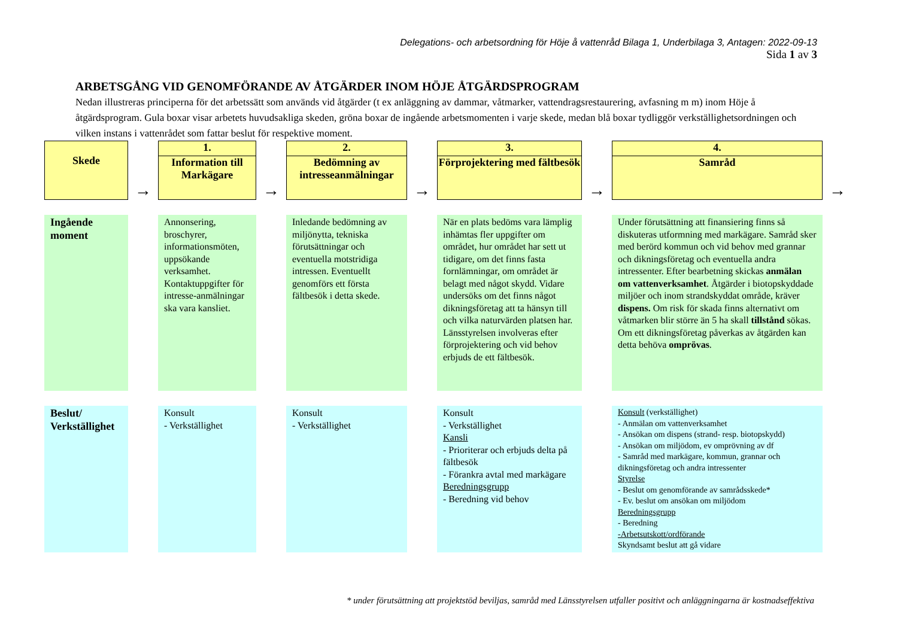Delegations- och arbetsordning för Höje å vattenråd Bilaga 1, Underbilaga 3, Antagen: 2022-09-13
Sida 1 av 3
ARBETSGÅNG VID GENOMFÖRANDE AV ÅTGÄRDER INOM HÖJE ÅTGÄRDSPROGRAM
Nedan illustreras principerna för det arbetssätt som används vid åtgärder (t ex anläggning av dammar, våtmarker, vattendragsrestaurering, avfasning m m) inom Höje å åtgärdsprogram. Gula boxar visar arbetets huvudsakliga skeden, gröna boxar de ingående arbetsmomenten i varje skede, medan blå boxar tydliggör verkställighetsordningen och vilken instans i vattenrådet som fattar beslut för respektive moment.
| Skede | → | 1. Information till Markägare | → | 2. Bedömning av intresseanmälningar | → | 3. Förprojektering med fältbesök | → | 4. Samråd | → |
| Ingående moment | | Annonsering, broschyrer, informationsmöten, uppsökande verksamhet. Kontaktuppgifter för intresse-anmälningar ska vara kansliet. | | Inledande bedömning av miljönytta, tekniska förutsättningar och eventuella motstridiga intressen. Eventuellt genomförs ett första fältbesök i detta skede. | | När en plats bedöms vara lämplig inhämtas fler uppgifter om området, hur området har sett ut tidigare, om det finns fasta fornlämningar, om området är belagt med något skydd. Vidare undersöks om det finns något dikningsföretag att ta hänsyn till och vilka naturvärden platsen har. Länsstyrelsen involveras efter förprojektering och vid behov erbjuds de ett fältbesök. | | Under förutsättning att finansiering finns så diskuteras utformning med markägare. Samråd sker med berörd kommun och vid behov med grannar och dikningsföretag och eventuella andra intressenter. Efter bearbetning skickas anmälan om vattenverksamhet . Åtgärder i biotopskyddade miljöer och inom strandskyddat område, kräver dispens. Om risk för skada finns alternativt om våtmarken blir större än 5 ha skall tillstånd sökas. Om ett dikningsföretag påverkas av åtgärden kan detta behöva omprövas . | |
| Beslut/ Verkställighet | | Konsult - Verkställighet | | Konsult - Verkställighet | | Konsult - Verkställighet Kansli - Prioriterar och erbjuds delta på fältbesök - Förankra avtal med markägare Beredningsgrupp - Beredning vid behov | | Konsult (verkställighet) - Anmälan om vattenverksamhet - Ansökan om dispens (strand- resp. biotopskydd) - Ansökan om miljödom, ev omprövning av df - Samråd med markägare, kommun, grannar och dikningsföretag och andra intressenter Styrelse - Beslut om genomförande av samrådsskede* - Ev. beslut om ansökan om miljödom Beredningsgrupp - Beredning -Arbetsutskott/ordförande Skyndsamt beslut att gå vidare | |
* under förutsättning att projektstöd beviljas, samråd med Länsstyrelsen utfaller positivt och anläggningarna är kostnadseffektiva